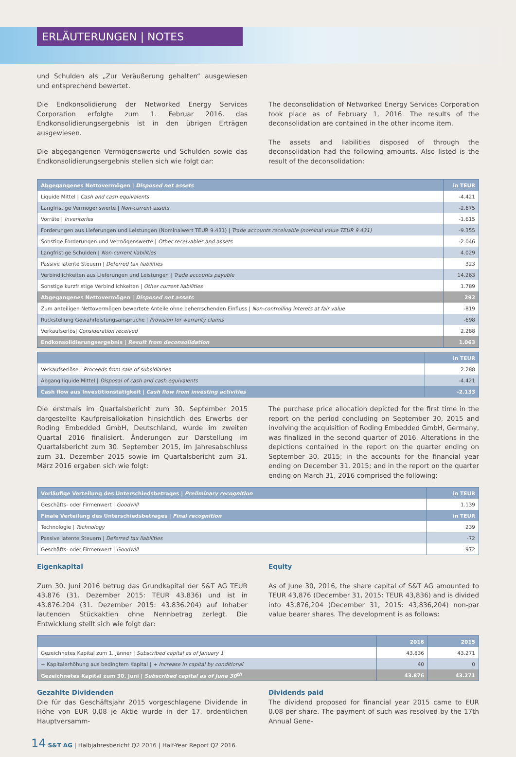ERLÄUTERUNGEN | NOTES
und Schulden als „Zur Veräußerung gehalten“ ausgewiesen und entsprechend bewertet.
Die Endkonsolidierung der Networked Energy Services Corporation erfolgte zum 1. Februar 2016, das Endkonsolidierungsergebnis ist in den übrigen Erträgen ausgewiesen.
Die abgegangenen Vermögenswerte und Schulden sowie das Endkonsolidierungsergebnis stellen sich wie folgt dar:
The deconsolidation of Networked Energy Services Corporation took place as of February 1, 2016. The results of the deconsolidation are contained in the other income item.
The assets and liabilities disposed of through the deconsolidation had the following amounts. Also listed is the result of the deconsolidation:
| Abgegangenes Nettovermögen / Disposed net assets | in TEUR |
| --- | --- |
| Liquide Mittel / Cash and cash equivalents | -4.421 |
| Langfristige Vermögenswerte / Non-current assets | -2.675 |
| Vorräte / Inventories | -1.615 |
| Forderungen aus Lieferungen und Leistungen (Nominalwert TEUR 9.431) / Trade accounts receivable (nominal value TEUR 9.431) | -9.355 |
| Sonstige Forderungen und Vermögenswerte / Other receivables and assets | -2.046 |
| Langfristige Schulden / Non-current liabilities | 4.029 |
| Passive latente Steuern / Deferred tax liabilities | 323 |
| Verbindlichkeiten aus Lieferungen und Leistungen / Trade accounts payable | 14.263 |
| Sonstige kurzfristige Verbindlichkeiten / Other current liabilities | 1.789 |
| Abgegangenes Nettovermögen / Disposed net assets | 292 |
| Zum anteiligen Nettovermögen bewertete Anteile ohne beherrschenden Einfluss / Non-controlling interets at fair value | -819 |
| Rückstellung Gewährleistungsansprüche / Provision for warranty claims | -698 |
| Verkaufserlös/ Consideration received | 2.288 |
| Endkonsolidierungsergebnis / Result from deconsolidation | 1.063 |
| | in TEUR |
| --- | --- |
| Verkaufserlöse / Proceeds from sale of subsidiaries | 2.288 |
| Abgang liquide Mittel / Disposal of cash and cash equivalents | -4.421 |
| Cash flow aus Investitionstätigkeit / Cash flow from investing activities | -2.133 |
Die erstmals im Quartalsbericht zum 30. September 2015 dargestellte Kaufpreisallokation hinsichtlich des Erwerbs der Roding Embedded GmbH, Deutschland, wurde im zweiten Quartal 2016 finalisiert. Änderungen zur Darstellung im Quartalsbericht zum 30. September 2015, im Jahresabschluss zum 31. Dezember 2015 sowie im Quartalsbericht zum 31. März 2016 ergaben sich wie folgt:
The purchase price allocation depicted for the first time in the report on the period concluding on September 30, 2015 and involving the acquisition of Roding Embedded GmbH, Germany, was finalized in the second quarter of 2016. Alterations in the depictions contained in the report on the quarter ending on September 30, 2015; in the accounts for the financial year ending on December 31, 2015; and in the report on the quarter ending on March 31, 2016 comprised the following:
| Vorläufige Verteilung des Unterschiedsbetrages / Preliminary recognition | in TEUR |
| --- | --- |
| Geschäfts- oder Firmenwert / Goodwill | 1.139 |
| Finale Verteilung des Unterschiedsbetrages / Final recognition | in TEUR |
| Technologie / Technology | 239 |
| Passive latente Steuern / Deferred tax liabilities | -72 |
| Geschäfts- oder Firmenwert / Goodwill | 972 |
Eigenkapital
Zum 30. Juni 2016 betrug das Grundkapital der S&T AG TEUR 43.876 (31. Dezember 2015: TEUR 43.836) und ist in 43.876.204 (31. Dezember 2015: 43.836.204) auf Inhaber lautenden Stückaktien ohne Nennbetrag zerlegt. Die Entwicklung stellt sich wie folgt dar:
Equity
As of June 30, 2016, the share capital of S&T AG amounted to TEUR 43,876 (December 31, 2015: TEUR 43,836) and is divided into 43,876,204 (December 31, 2015: 43,836,204) non-par value bearer shares. The development is as follows:
| | 2016 | 2015 |
| --- | --- | --- |
| Gezeichnetes Kapital zum 1. Jänner / Subscribed capital as of January 1 | 43.836 | 43.271 |
| + Kapitalerhöhung aus bedingtem Kapital / + Increase in capital by conditional | 40 | 0 |
| Gezeichnetes Kapital zum 30. Juni / Subscribed capital as of June 30<sup>th</sup> | 43.876 | 43.271 |
Gezahlte Dividenden
Die für das Geschäftsjahr 2015 vorgeschlagene Dividende in Höhe von EUR 0,08 je Aktie wurde in der 17. ordentlichen Hauptversamm-
Dividends paid
The dividend proposed for financial year 2015 came to EUR 0.08 per share. The payment of such was resolved by the 17th Annual Gene-
14 S&T AG | Halbjahresbericht Q2 2016 | Half-Year Report Q2 2016